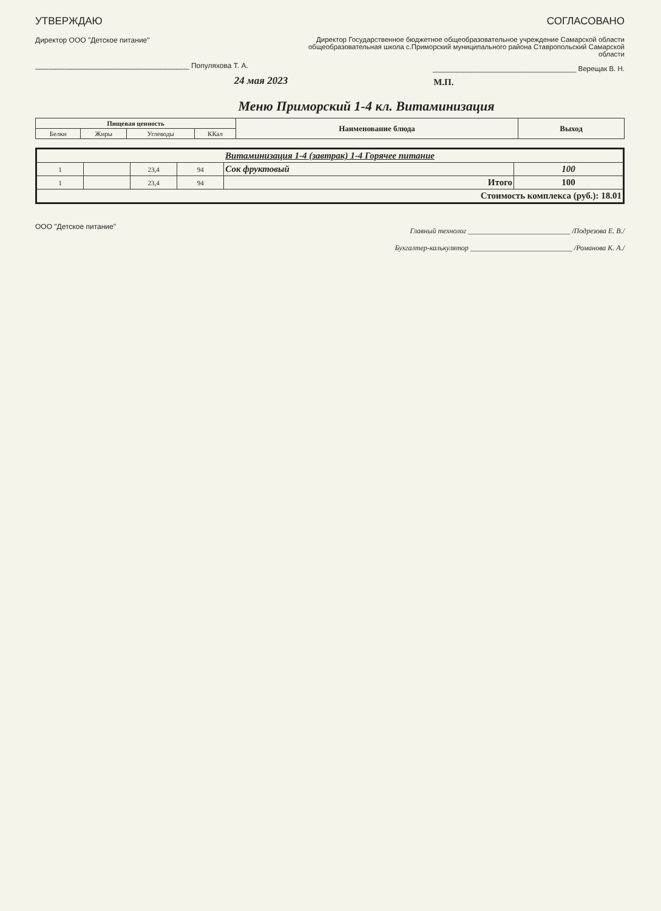УТВЕРЖДАЮ
Директор ООО "Детское питание"
______________________________________ Популяхова Т. А.
24 мая 2023
СОГЛАСОВАНО
Директор Государственное бюджетное общеобразовательное учреждение Самарской области общеобразовательная школа с.Приморский муниципального района Ставропольский Самарской области
_____________________________________ Верещак В. Н.
М.П.
Меню Приморский 1-4 кл. Витаминизация
| Пищевая ценность | | | | Наименование блюда | Выход |
| --- | --- | --- | --- | --- | --- |
| Белки | Жиры | Углеводы | ККал | | |
| Витаминизация 1-4 (завтрак) 1-4 Горячее питание | | | | | |
| 1 | | 23,4 | 94 | Сок фруктовый | 100 |
| 1 | | 23,4 | 94 | Итого | 100 |
| Стоимость комплекса (руб.): 18.01 | | | | | |
ООО "Детское питание"
Главный технолог ____________________________ /Подрезова Е. В./
Бухгалтер-калькулятор ____________________________ /Романова К. А./